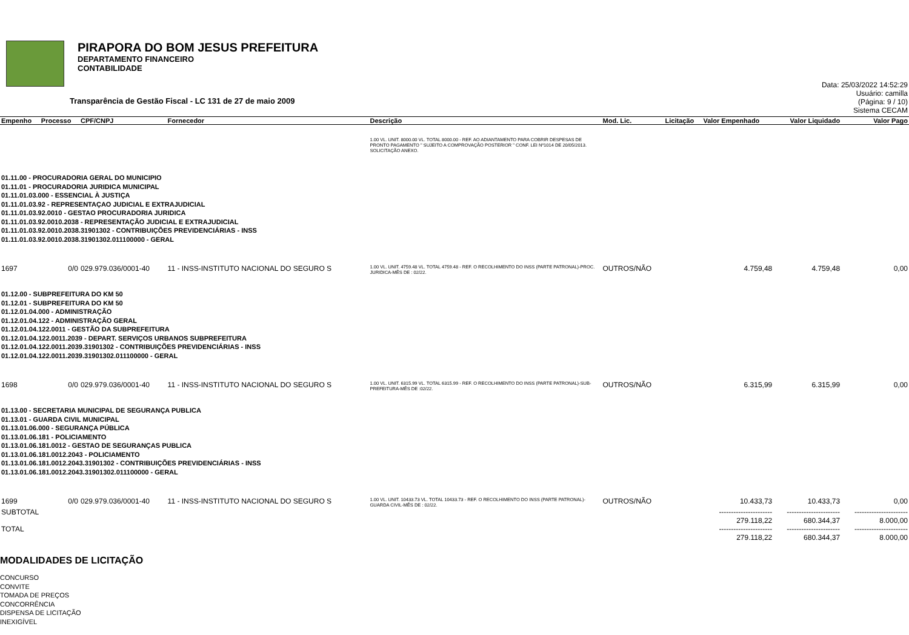PIRAPORA DO BOM JESUS PREFEITURA
DEPARTAMENTO FINANCEIRO
CONTABILIDADE
Data: 25/03/2022 14:52:29
Usuário: camilla
(Página: 9 / 10)
Sistema CECAM
Transparência de Gestão Fiscal - LC 131 de 27 de maio 2009
| Empenho | Processo | CPF/CNPJ | Fornecedor | Descrição | Mod. Lic. | Licitação | Valor Empenhado | Valor Liquidado | Valor Pago |
| --- | --- | --- | --- | --- | --- | --- | --- | --- | --- |
| | | | | 1.00 VL. UNIT. 8000.00 VL. TOTAL 8000.00 - REF. AO ADIANTAMENTO PARA COBRIR DESPESAS DE PRONTO PAGAMENTO " SUJEITO A COMPROVAÇÃO POSTERIOR " CONF. LEI Nº1014 DE 20/05/2013. SOLICITAÇÃO ANEXO. | | | | | |
| 01.11.00 - PROCURADORIA GERAL DO MUNICIPIO 01.11.01 - PROCURADORIA JURIDICA MUNICIPAL 01.11.01.03.000 - ESSENCIAL À JUSTIÇA 01.11.01.03.92 - REPRESENTAÇAO JUDICIAL E EXTRAJUDICIAL 01.11.01.03.92.0010 - GESTAO PROCURADORIA JURIDICA 01.11.01.03.92.0010.2038 - REPRESENTAÇÃO JUDICIAL E EXTRAJUDICIAL 01.11.01.03.92.0010.2038.31901302 - CONTRIBUIÇÕES PREVIDENCIÁRIAS - INSS 01.11.01.03.92.0010.2038.31901302.011100000 - GERAL | | | | | | | | | |
| 1697 | 0/0 | 029.979.036/0001-40 | 11 - INSS-INSTITUTO NACIONAL DO SEGURO S | 1.00 VL. UNIT. 4759.48 VL. TOTAL 4759.48 - REF. O RECOLHIMENTO DO INSS (PARTE PATRONAL)-PROC. JURIDICA-MÊS DE : 02/22. | OUTROS/NÃO | | 4.759,48 | 4.759,48 | 0,00 |
| 01.12.00 - SUBPREFEITURA DO KM 50 01.12.01 - SUBPREFEITURA DO KM 50 01.12.01.04.000 - ADMINISTRAÇÃO 01.12.01.04.122 - ADMINISTRAÇÃO GERAL 01.12.01.04.122.0011 - GESTÃO DA SUBPREFEITURA 01.12.01.04.122.0011.2039 - DEPART. SERVIÇOS URBANOS SUBPREFEITURA 01.12.01.04.122.0011.2039.31901302 - CONTRIBUIÇÕES PREVIDENCIÁRIAS - INSS 01.12.01.04.122.0011.2039.31901302.011100000 - GERAL | | | | | | | | | |
| 1698 | 0/0 | 029.979.036/0001-40 | 11 - INSS-INSTITUTO NACIONAL DO SEGURO S | 1.00 VL. UNIT. 6315.99 VL. TOTAL 6315.99 - REF. O RECOLHIMENTO DO INSS (PARTE PATRONAL)-SUB-PREFEITURA-MÊS DE :02/22. | OUTROS/NÃO | | 6.315,99 | 6.315,99 | 0,00 |
| 01.13.00 - SECRETARIA MUNICIPAL DE SEGURANÇA PUBLICA 01.13.01 - GUARDA CIVIL MUNICIPAL 01.13.01.06.000 - SEGURANÇA PÚBLICA 01.13.01.06.181 - POLICIAMENTO 01.13.01.06.181.0012 - GESTAO DE SEGURANÇAS PUBLICA 01.13.01.06.181.0012.2043 - POLICIAMENTO 01.13.01.06.181.0012.2043.31901302 - CONTRIBUIÇÕES PREVIDENCIÁRIAS - INSS 01.13.01.06.181.0012.2043.31901302.011100000 - GERAL | | | | | | | | | |
| 1699 | 0/0 | 029.979.036/0001-40 | 11 - INSS-INSTITUTO NACIONAL DO SEGURO S | 1.00 VL. UNIT. 10433.73 VL. TOTAL 10433.73 - REF. O RECOLHIMENTO DO INSS (PARTE PATRONAL)-GUARDA CIVIL-MÊS DE : 02/22. | OUTROS/NÃO | | 10.433,73 | 10.433,73 | 0,00 |
| SUBTOTAL | | | | | | | ---------------------- 279.118,22 | ---------------------- 680.344,37 | ---------------------- 8.000,00 |
| TOTAL | | | | | | | ---------------------- 279.118,22 | ---------------------- 680.344,37 | ---------------------- 8.000,00 |
MODALIDADES DE LICITAÇÃO
CONCURSO
CONVITE
TOMADA DE PREÇOS
CONCORRÊNCIA
DISPENSA DE LICITAÇÃO
INEXIGÍVEL